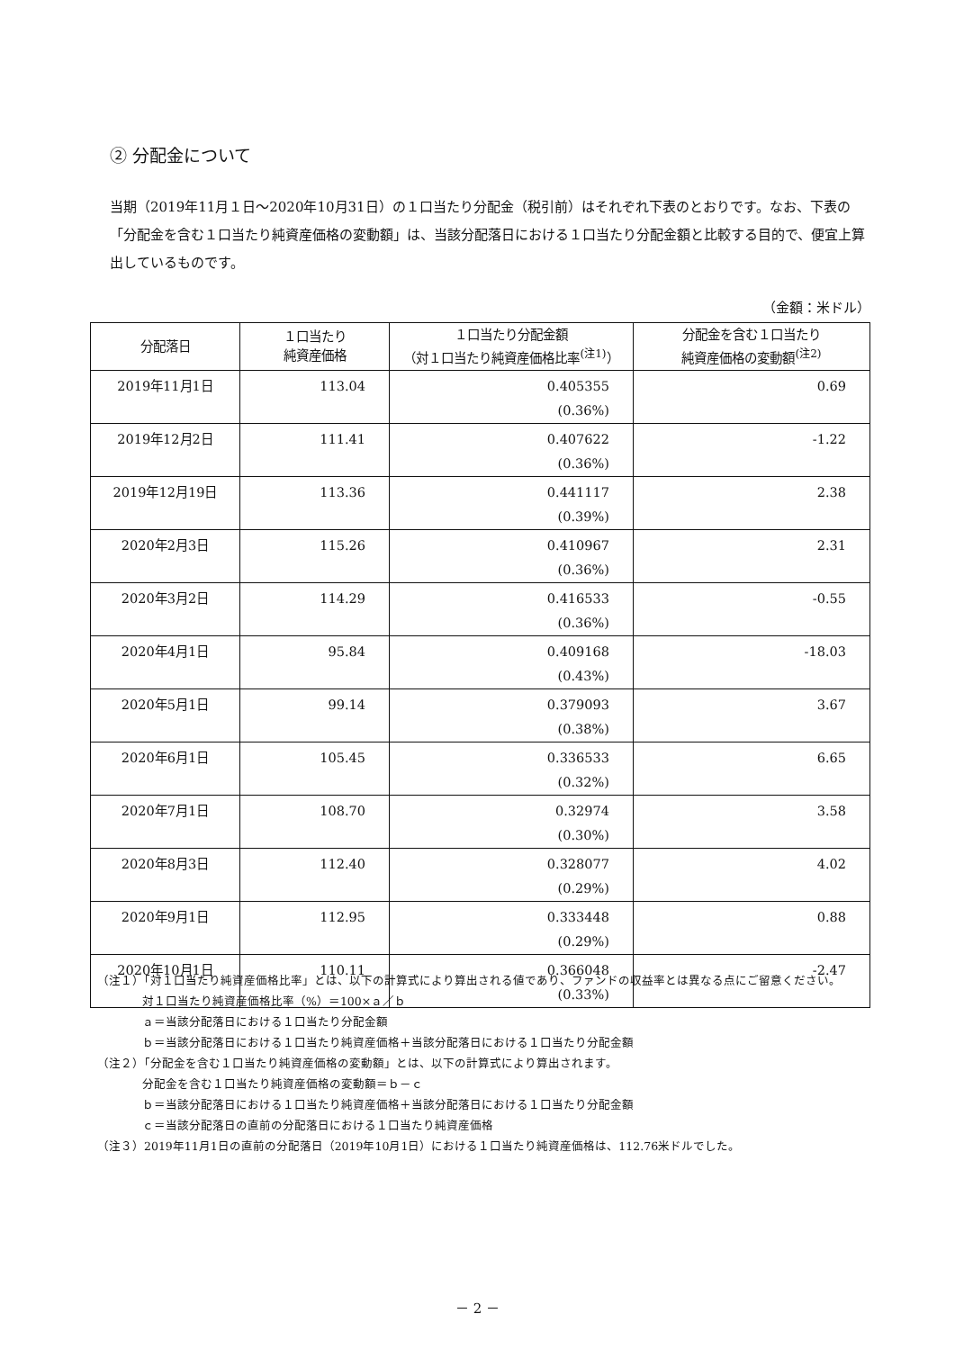② 分配金について
当期（2019年11月１日～2020年10月31日）の１口当たり分配金（税引前）はそれぞれ下表のとおりです。なお、下表の「分配金を含む１口当たり純資産価格の変動額」は、当該分配落日における１口当たり分配金額と比較する目的で、便宜上算出しているものです。
（金額：米ドル）
| 分配落日 | １口当たり 純資産価格 | １口当たり分配金額 （対１口当たり純資産価格比率<sup>(注1)</sup>） | 分配金を含む１口当たり 純資産価格の変動額<sup>(注2)</sup> |
| --- | --- | --- | --- |
| 2019年11月1日 | 113.04 | 0.405355 (0.36%) | 0.69 |
| 2019年12月2日 | 111.41 | 0.407622 (0.36%) | -1.22 |
| 2019年12月19日 | 113.36 | 0.441117 (0.39%) | 2.38 |
| 2020年2月3日 | 115.26 | 0.410967 (0.36%) | 2.31 |
| 2020年3月2日 | 114.29 | 0.416533 (0.36%) | -0.55 |
| 2020年4月1日 | 95.84 | 0.409168 (0.43%) | -18.03 |
| 2020年5月1日 | 99.14 | 0.379093 (0.38%) | 3.67 |
| 2020年6月1日 | 105.45 | 0.336533 (0.32%) | 6.65 |
| 2020年7月1日 | 108.70 | 0.32974 (0.30%) | 3.58 |
| 2020年8月3日 | 112.40 | 0.328077 (0.29%) | 4.02 |
| 2020年9月1日 | 112.95 | 0.333448 (0.29%) | 0.88 |
| 2020年10月1日 | 110.11 | 0.366048 (0.33%) | -2.47 |
（注１）「対１口当たり純資産価格比率」とは、以下の計算式により算出される値であり、ファンドの収益率とは異なる点にご留意ください。
対１口当たり純資産価格比率（%）＝100×ａ／ｂ
ａ＝当該分配落日における１口当たり分配金額
ｂ＝当該分配落日における１口当たり純資産価格＋当該分配落日における１口当たり分配金額
（注２）「分配金を含む１口当たり純資産価格の変動額」とは、以下の計算式により算出されます。
分配金を含む１口当たり純資産価格の変動額＝ｂ－ｃ
ｂ＝当該分配落日における１口当たり純資産価格＋当該分配落日における１口当たり分配金額
ｃ＝当該分配落日の直前の分配落日における１口当たり純資産価格
（注３）2019年11月1日の直前の分配落日（2019年10月1日）における１口当たり純資産価格は、112.76米ドルでした。
－ 2 －